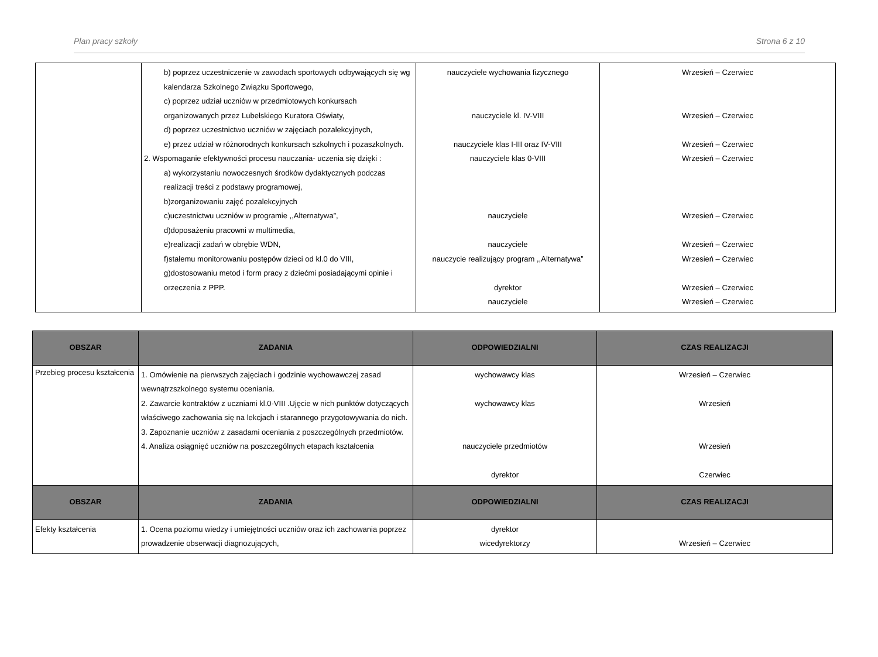Plan pracy szkoły Strona 6 z 10
| | b) poprzez uczestniczenie w zawodach sportowych odbywających się wg kalendarza Szkolnego Związku Sportowego, c) poprzez udział uczniów w przedmiotowych konkursach organizowanych przez Lubelskiego Kuratora Oświaty, d) poprzez uczestnictwo uczniów w zajęciach pozalekcyjnych, e) przez udział w różnorodnych konkursach szkolnych i pozaszkolnych. 2. Wspomaganie efektywności procesu nauczania- uczenia się dzięki : a) wykorzystaniu nowoczesnych środków dydaktycznych podczas realizacji treści z podstawy programowej, b)zorganizowaniu zajęć pozalekcyjnych c)uczestnictwu uczniów w programie ,,Alternatywa”, d)doposażeniu pracowni w multimedia, e)realizacji zadań w obrębie WDN, f)stałemu monitorowaniu postępów dzieci od kl.0 do VIII, g)dostosowaniu metod i form pracy z dziećmi posiadającymi opinie i orzeczenia z PPP. | nauczyciele wychowania fizycznego nauczyciele kl. IV-VIII nauczyciele klas I-III oraz IV-VIII nauczyciele klas 0-VIII nauczyciele nauczyciele nauczycie realizujący program ,,Alternatywa” dyrektor nauczyciele | Wrzesień – Czerwiec Wrzesień – Czerwiec Wrzesień – Czerwiec Wrzesień – Czerwiec Wrzesień – Czerwiec Wrzesień – Czerwiec Wrzesień – Czerwiec Wrzesień – Czerwiec Wrzesień – Czerwiec |
| OBSZAR | ZADANIA | ODPOWIEDZIALNI | CZAS REALIZACJI |
| --- | --- | --- | --- |
| Przebieg procesu kształcenia | 1. Omówienie na pierwszych zajęciach i godzinie wychowawczej zasad wewnątrzszkolnego systemu oceniania. 2. Zawarcie kontraktów z uczniami kl.0-VIII .Ujęcie w nich punktów dotyczących właściwego zachowania się na lekcjach i starannego przygotowywania do nich. 3. Zapoznanie uczniów z zasadami oceniania z poszczególnych przedmiotów. 4. Analiza osiągnięć uczniów na poszczególnych etapach kształcenia | wychowawcy klas wychowawcy klas nauczyciele przedmiotów dyrektor | Wrzesień – Czerwiec Wrzesień Wrzesień Czerwiec |
| OBSZAR | ZADANIA | ODPOWIEDZIALNI | CZAS REALIZACJI |
| Efekty kształcenia | 1. Ocena poziomu wiedzy i umiejętności uczniów oraz ich zachowania poprzez prowadzenie obserwacji diagnozujących, | dyrektor wicedyrektorzy | Wrzesień – Czerwiec |